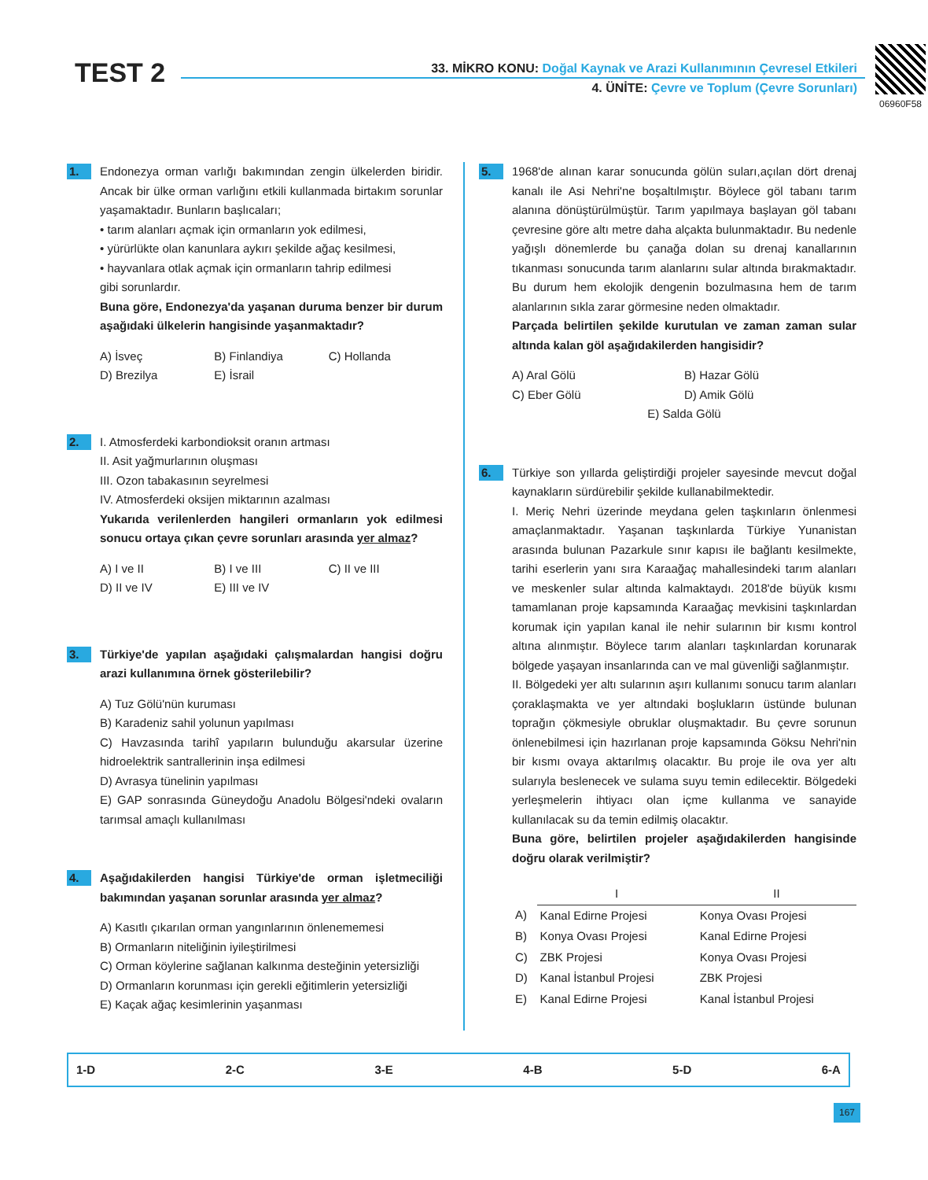TEST 2
33. MİKRO KONU: Doğal Kaynak ve Arazi Kullanımının Çevresel Etkileri
4. ÜNİTE: Çevre ve Toplum (Çevre Sorunları)
06960F58
1.
Endonezya orman varlığı bakımından zengin ülkelerden biridir. Ancak bir ülke orman varlığını etkili kullanmada birtakım sorunlar yaşamaktadır. Bunların başlıcaları;
• tarım alanları açmak için ormanların yok edilmesi,
• yürürlükte olan kanunlara aykırı şekilde ağaç kesilmesi,
• hayvanlara otlak açmak için ormanların tahrip edilmesi
gibi sorunlardır.
Buna göre, Endonezya'da yaşanan duruma benzer bir durum aşağıdaki ülkelerin hangisinde yaşanmaktadır?
A) İsveç B) Finlandiya C) Hollanda D) Brezilya E) İsrail
2.
I. Atmosferdeki karbondioksit oranın artması
II. Asit yağmurlarının oluşması
III. Ozon tabakasının seyrelmesi
IV. Atmosferdeki oksijen miktarının azalması
Yukarıda verilenlerden hangileri ormanların yok edilmesi sonucu ortaya çıkan çevre sorunları arasında yer almaz?
A) I ve II B) I ve III C) II ve III D) II ve IV E) III ve IV
3.
Türkiye'de yapılan aşağıdaki çalışmalardan hangisi doğru arazi kullanımına örnek gösterilebilir?
A) Tuz Gölü'nün kuruması
B) Karadeniz sahil yolunun yapılması
C) Havzasında tarihî yapıların bulunduğu akarsular üzerine hidroelektrik santrallerinin inşa edilmesi
D) Avrasya tünelinin yapılması
E) GAP sonrasında Güneydoğu Anadolu Bölgesi'ndeki ovaların tarımsal amaçlı kullanılması
4.
Aşağıdakilerden hangisi Türkiye'de orman işletmeciliği bakımından yaşanan sorunlar arasında yer almaz?
A) Kasıtlı çıkarılan orman yangınlarının önlenememesi
B) Ormanların niteliğinin iyileştirilmesi
C) Orman köylerine sağlanan kalkınma desteğinin yetersizliği
D) Ormanların korunması için gerekli eğitimlerin yetersizliği
E) Kaçak ağaç kesimlerinin yaşanması
5.
1968'de alınan karar sonucunda gölün suları,açılan dört drenaj kanalı ile Asi Nehri'ne boşaltılmıştır. Böylece göl tabanı tarım alanına dönüştürülmüştür. Tarım yapılmaya başlayan göl tabanı çevresine göre altı metre daha alçakta bulunmaktadır. Bu nedenle yağışlı dönemlerde bu çanağa dolan su drenaj kanallarının tıkanması sonucunda tarım alanlarını sular altında bırakmaktadır. Bu durum hem ekolojik dengenin bozulmasına hem de tarım alanlarının sıkla zarar görmesine neden olmaktadır.
Parçada belirtilen şekilde kurutulan ve zaman zaman sular altında kalan göl aşağıdakilerden hangisidir?
A) Aral Gölü B) Hazar Gölü C) Eber Gölü D) Amik Gölü E) Salda Gölü
6.
Türkiye son yıllarda geliştirdiği projeler sayesinde mevcut doğal kaynakların sürdürebilir şekilde kullanabilmektedir.
I. Meriç Nehri üzerinde meydana gelen taşkınların önlenmesi amaçlanmaktadır. Yaşanan taşkınlarda Türkiye Yunanistan arasında bulunan Pazarkule sınır kapısı ile bağlantı kesilmekte, tarihi eserlerin yanı sıra Karaağaç mahallesindeki tarım alanları ve meskenler sular altında kalmaktaydı. 2018'de büyük kısmı tamamlanan proje kapsamında Karaağaç mevkisini taşkınlardan korumak için yapılan kanal ile nehir sularının bir kısmı kontrol altına alınmıştır. Böylece tarım alanları taşkınlardan korunarak bölgede yaşayan insanlarında can ve mal güvenliği sağlanmıştır.
II. Bölgedeki yer altı sularının aşırı kullanımı sonucu tarım alanları çoraklaşmakta ve yer altındaki boşlukların üstünde bulunan toprağın çökmesiyle obruklar oluşmaktadır. Bu çevre sorunun önlenebilmesi için hazırlanan proje kapsamında Göksu Nehri'nin bir kısmı ovaya aktarılmış olacaktır. Bu proje ile ova yer altı sularıyla beslenecek ve sulama suyu temin edilecektir. Bölgedeki yerleşmelerin ihtiyacı olan içme kullanma ve sanayide kullanılacak su da temin edilmiş olacaktır.
Buna göre, belirtilen projeler aşağıdakilerden hangisinde doğru olarak verilmiştir?
| | I | II |
| --- | --- | --- |
| A) | Kanal Edirne Projesi | Konya Ovası Projesi |
| B) | Konya Ovası Projesi | Kanal Edirne Projesi |
| C) | ZBK Projesi | Konya Ovası Projesi |
| D) | Kanal İstanbul Projesi | ZBK Projesi |
| E) | Kanal Edirne Projesi | Kanal İstanbul Projesi |
1-D 2-C 3-E 4-B 5-D 6-A
167